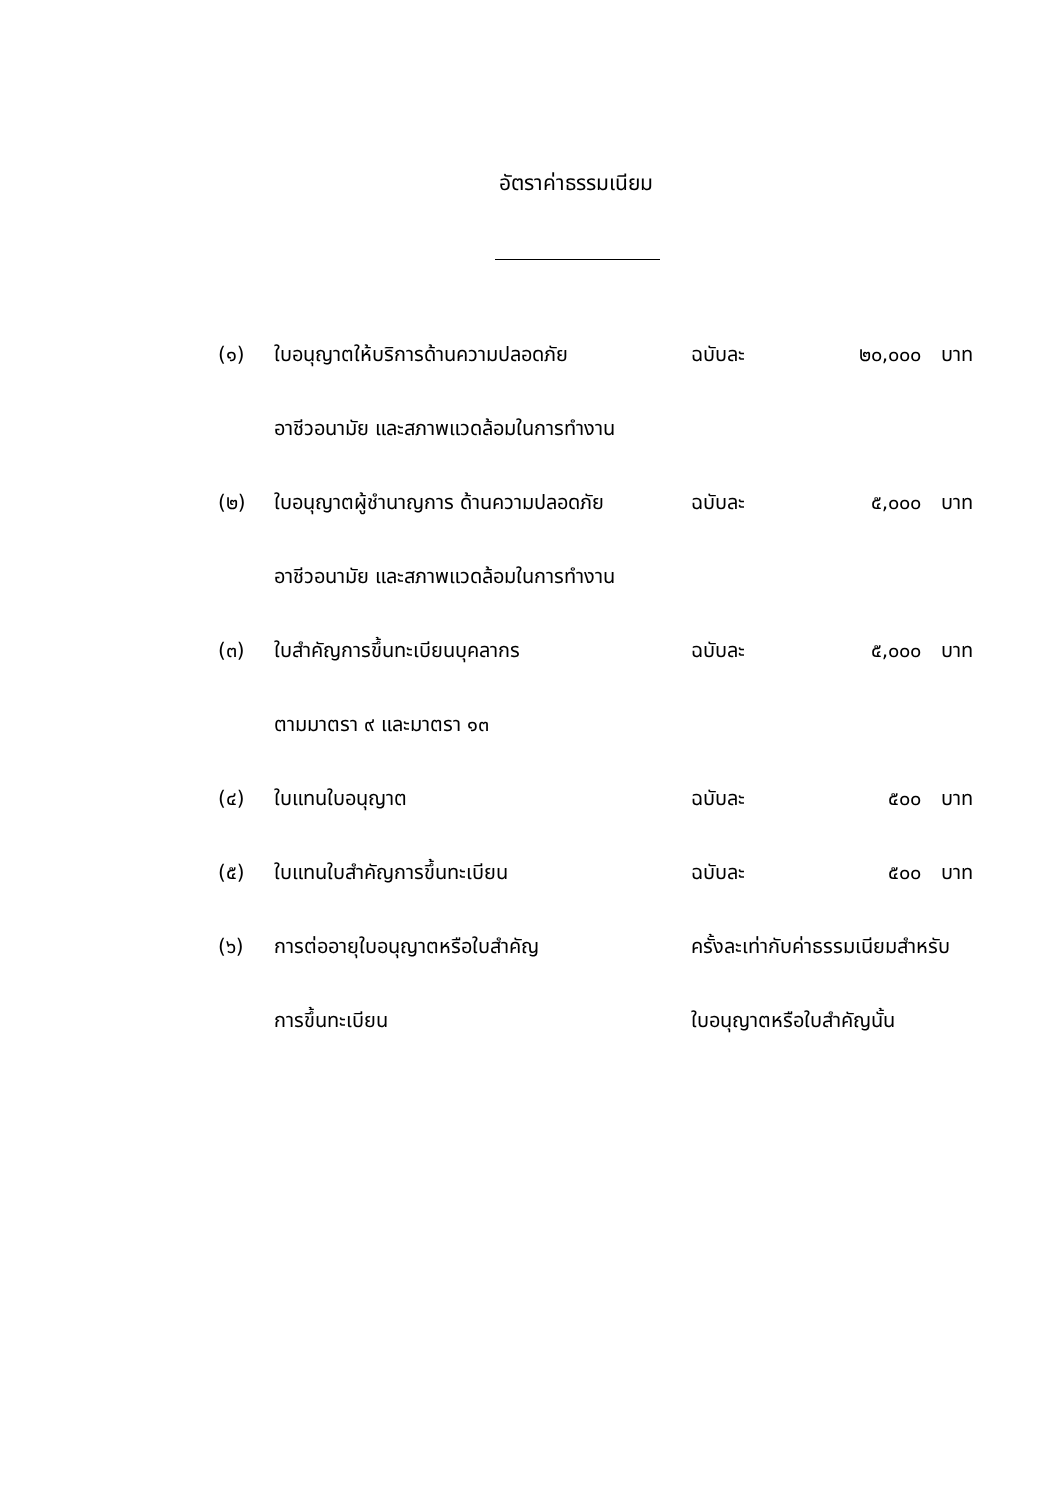อัตราค่าธรรมเนียม
| (๑) | ใบอนุญาตให้บริการด้านความปลอดภัย | ฉบับละ | ๒๐,๐๐๐ | บาท |
| | อาชีวอนามัย และสภาพแวดล้อมในการทำงาน | | | |
| (๒) | ใบอนุญาตผู้ชำนาญการ ด้านความปลอดภัย | ฉบับละ | ๕,๐๐๐ | บาท |
| | อาชีวอนามัย และสภาพแวดล้อมในการทำงาน | | | |
| (๓) | ใบสำคัญการขึ้นทะเบียนบุคลากร | ฉบับละ | ๕,๐๐๐ | บาท |
| | ตามมาตรา ๙ และมาตรา ๑๓ | | | |
| (๔) | ใบแทนใบอนุญาต | ฉบับละ | ๕๐๐ | บาท |
| (๕) | ใบแทนใบสำคัญการขึ้นทะเบียน | ฉบับละ | ๕๐๐ | บาท |
| (๖) | การต่ออายุใบอนุญาตหรือใบสำคัญ | ครั้งละเท่ากับค่าธรรมเนียมสำหรับ | | |
| | การขึ้นทะเบียน | ใบอนุญาตหรือใบสำคัญนั้น | | |